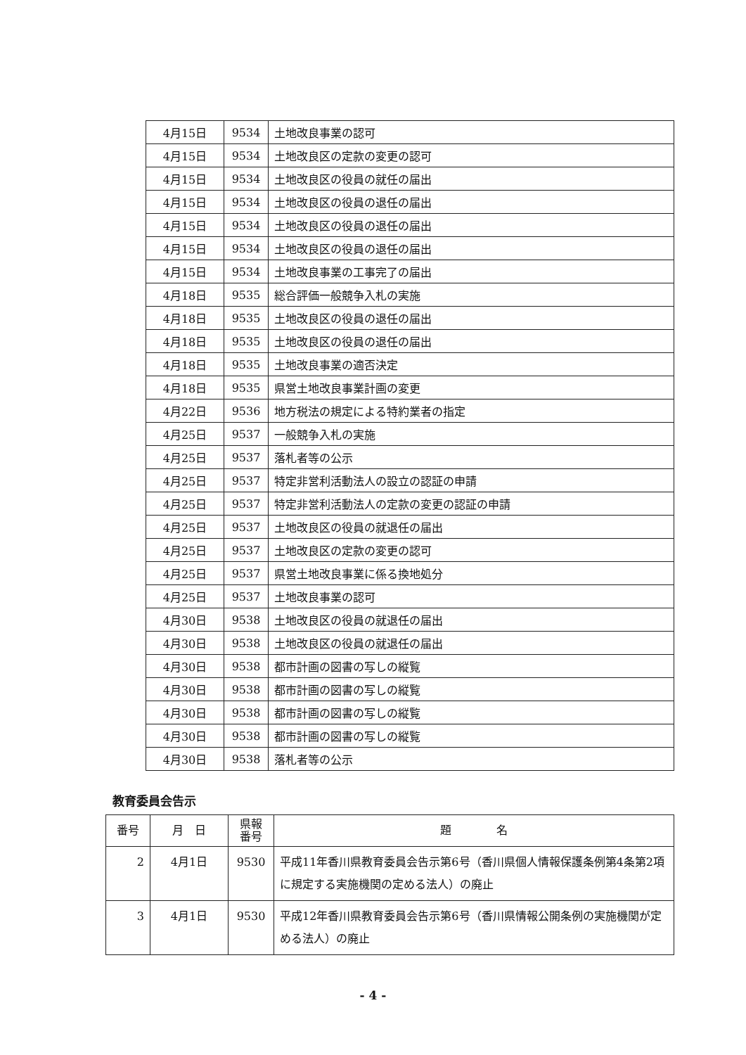| 4月15日 | 9534 | 土地改良事業の認可 |
| 4月15日 | 9534 | 土地改良区の定款の変更の認可 |
| 4月15日 | 9534 | 土地改良区の役員の就任の届出 |
| 4月15日 | 9534 | 土地改良区の役員の退任の届出 |
| 4月15日 | 9534 | 土地改良区の役員の退任の届出 |
| 4月15日 | 9534 | 土地改良区の役員の退任の届出 |
| 4月15日 | 9534 | 土地改良事業の工事完了の届出 |
| 4月18日 | 9535 | 総合評価一般競争入札の実施 |
| 4月18日 | 9535 | 土地改良区の役員の退任の届出 |
| 4月18日 | 9535 | 土地改良区の役員の退任の届出 |
| 4月18日 | 9535 | 土地改良事業の適否決定 |
| 4月18日 | 9535 | 県営土地改良事業計画の変更 |
| 4月22日 | 9536 | 地方税法の規定による特約業者の指定 |
| 4月25日 | 9537 | 一般競争入札の実施 |
| 4月25日 | 9537 | 落札者等の公示 |
| 4月25日 | 9537 | 特定非営利活動法人の設立の認証の申請 |
| 4月25日 | 9537 | 特定非営利活動法人の定款の変更の認証の申請 |
| 4月25日 | 9537 | 土地改良区の役員の就退任の届出 |
| 4月25日 | 9537 | 土地改良区の定款の変更の認可 |
| 4月25日 | 9537 | 県営土地改良事業に係る換地処分 |
| 4月25日 | 9537 | 土地改良事業の認可 |
| 4月30日 | 9538 | 土地改良区の役員の就退任の届出 |
| 4月30日 | 9538 | 土地改良区の役員の就退任の届出 |
| 4月30日 | 9538 | 都市計画の図書の写しの縦覧 |
| 4月30日 | 9538 | 都市計画の図書の写しの縦覧 |
| 4月30日 | 9538 | 都市計画の図書の写しの縦覧 |
| 4月30日 | 9538 | 都市計画の図書の写しの縦覧 |
| 4月30日 | 9538 | 落札者等の公示 |
教育委員会告示
| 番号 | 月 日 | 県報 番号 | 題 名 |
| --- | --- | --- | --- |
| 2 | 4月1日 | 9530 | 平成11年香川県教育委員会告示第6号（香川県個人情報保護条例第4条第2項に規定する実施機関の定める法人）の廃止 |
| 3 | 4月1日 | 9530 | 平成12年香川県教育委員会告示第6号（香川県情報公開条例の実施機関が定める法人）の廃止 |
- 4 -